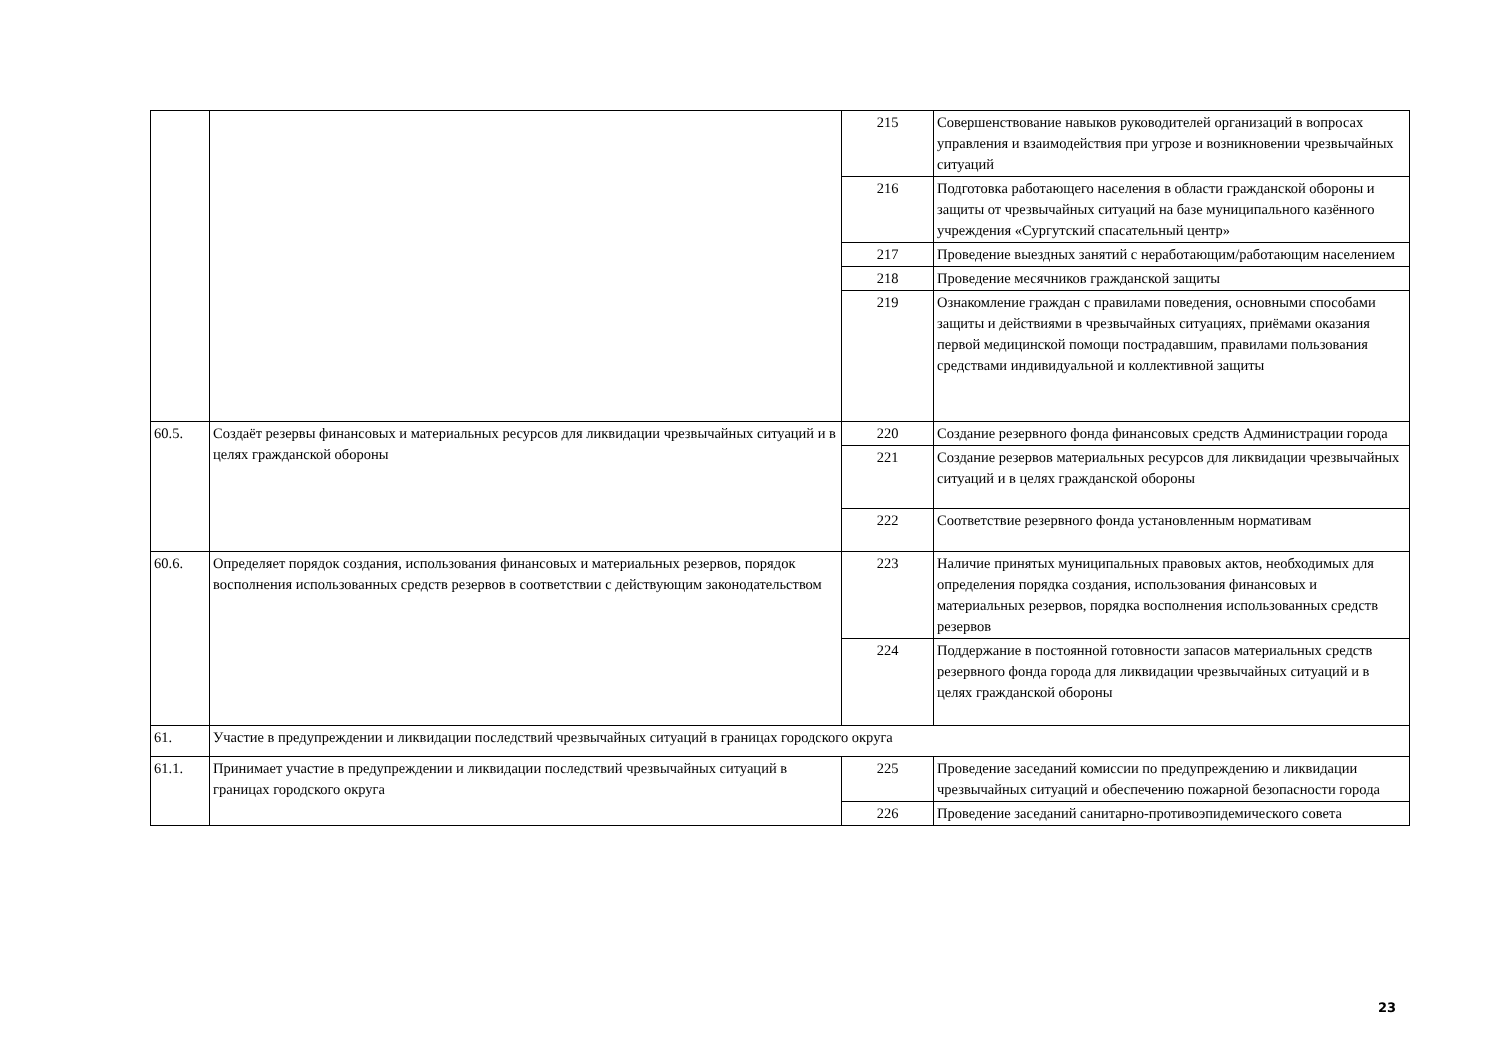| | | 215 | Совершенствование навыков руководителей организаций в вопросах управления и взаимодействия при угрозе и возникновении чрезвычайных ситуаций |
| | | 216 | Подготовка работающего населения в области гражданской обороны и защиты от чрезвычайных ситуаций на базе муниципального казённого учреждения «Сургутский спасательный центр» |
| | | 217 | Проведение выездных занятий с неработающим/работающим населением |
| | | 218 | Проведение месячников гражданской защиты |
| | | 219 | Ознакомление граждан с правилами поведения, основными способами защиты и действиями в чрезвычайных ситуациях, приёмами оказания первой медицинской помощи пострадавшим, правилами пользования средствами индивидуальной и коллективной защиты |
| 60.5. | Создаёт резервы финансовых и материальных ресурсов для ликвидации чрезвычайных ситуаций и в целях гражданской обороны | 220 | Создание резервного фонда финансовых средств Администрации города |
| | | 221 | Создание резервов материальных ресурсов для ликвидации чрезвычайных ситуаций и в целях гражданской обороны |
| | | 222 | Соответствие резервного фонда установленным нормативам |
| 60.6. | Определяет порядок создания, использования финансовых и материальных резервов, порядок восполнения использованных средств резервов в соответствии с действующим законодательством | 223 | Наличие принятых муниципальных правовых актов, необходимых для определения порядка создания, использования финансовых и материальных резервов, порядка восполнения использованных средств резервов |
| | | 224 | Поддержание в постоянной готовности запасов материальных средств резервного фонда города для ликвидации чрезвычайных ситуаций и в целях гражданской обороны |
| 61. | Участие в предупреждении и ликвидации последствий чрезвычайных ситуаций в границах городского округа | | |
| 61.1. | Принимает участие в предупреждении и ликвидации последствий чрезвычайных ситуаций в границах городского округа | 225 | Проведение заседаний комиссии по предупреждению и ликвидации чрезвычайных ситуаций и обеспечению пожарной безопасности города |
| | | 226 | Проведение заседаний санитарно-противоэпидемического совета |
23